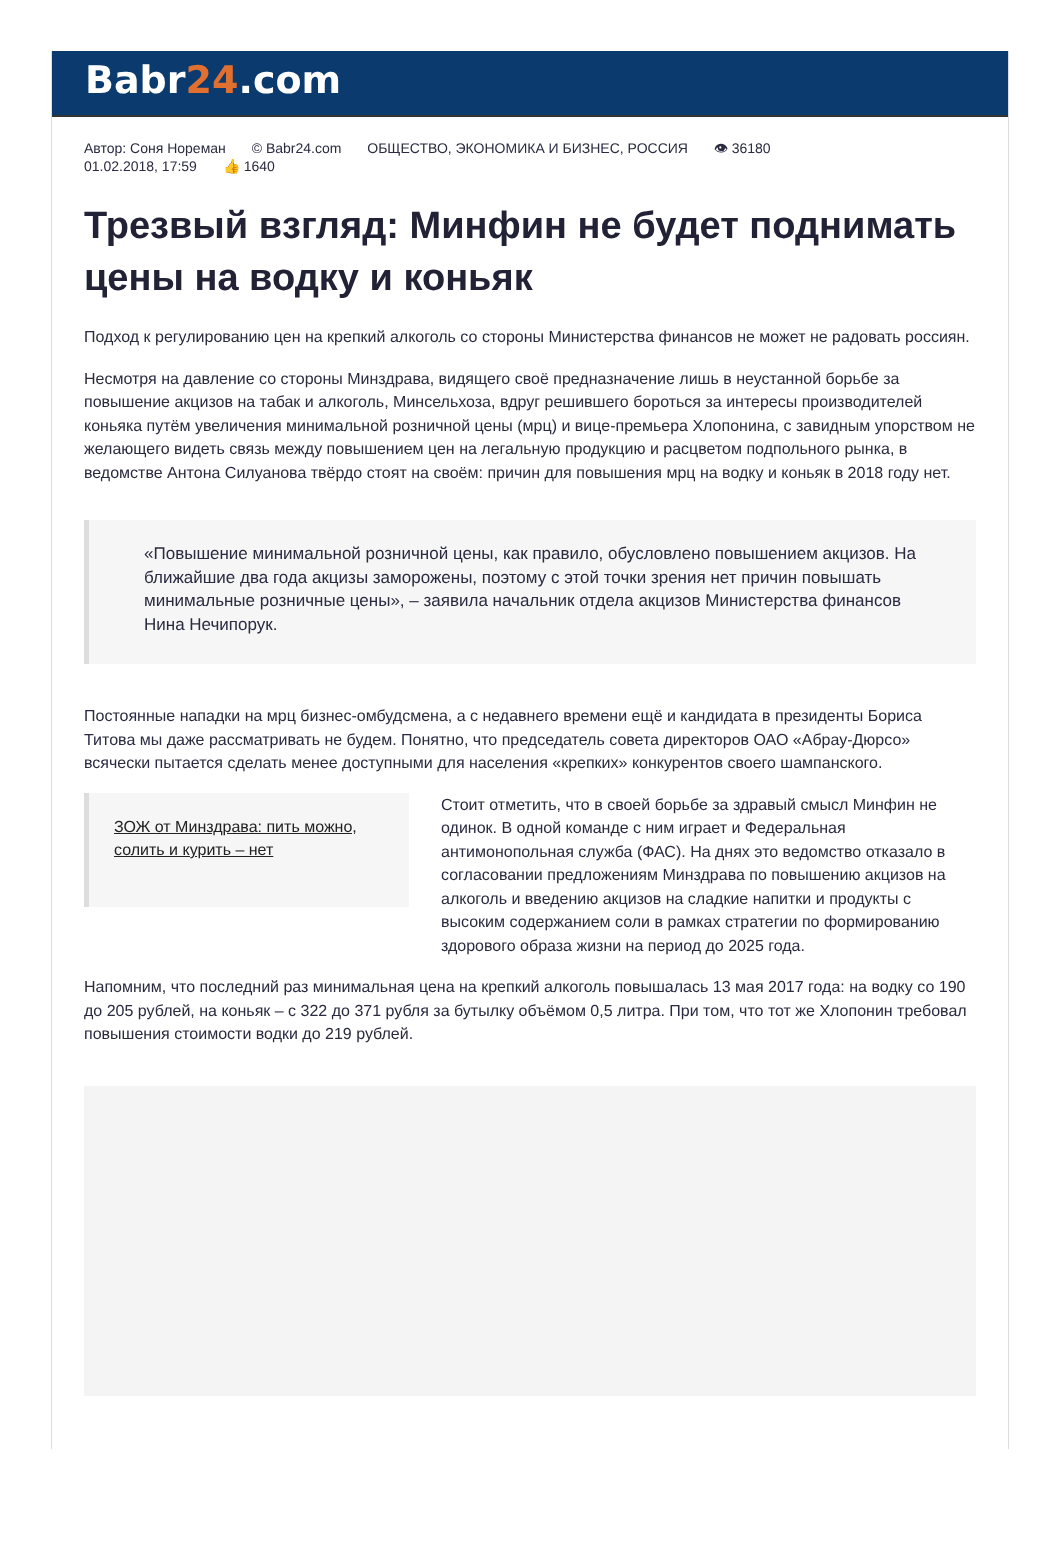Babr24.com
Автор: Соня Нореман © Babr24.com ОБЩЕСТВО, ЭКОНОМИКА И БИЗНЕС, РОССИЯ 👁 36180
01.02.2018, 17:59 👍 1640
Трезвый взгляд: Минфин не будет поднимать цены на водку и коньяк
Подход к регулированию цен на крепкий алкоголь со стороны Министерства финансов не может не радовать россиян.
Несмотря на давление со стороны Минздрава, видящего своё предназначение лишь в неустанной борьбе за повышение акцизов на табак и алкоголь, Минсельхоза, вдруг решившего бороться за интересы производителей коньяка путём увеличения минимальной розничной цены (мрц) и вице-премьера Хлопонина, с завидным упорством не желающего видеть связь между повышением цен на легальную продукцию и расцветом подпольного рынка, в ведомстве Антона Силуанова твёрдо стоят на своём: причин для повышения мрц на водку и коньяк в 2018 году нет.
«Повышение минимальной розничной цены, как правило, обусловлено повышением акцизов. На ближайшие два года акцизы заморожены, поэтому с этой точки зрения нет причин повышать минимальные розничные цены», – заявила начальник отдела акцизов Министерства финансов Нина Нечипорук.
Постоянные нападки на мрц бизнес-омбудсмена, а с недавнего времени ещё и кандидата в президенты Бориса Титова мы даже рассматривать не будем. Понятно, что председатель совета директоров ОАО «Абрау-Дюрсо» всячески пытается сделать менее доступными для населения «крепких» конкурентов своего шампанского.
ЗОЖ от Минздрава: пить можно, солить и курить – нет
Стоит отметить, что в своей борьбе за здравый смысл Минфин не одинок. В одной команде с ним играет и Федеральная антимонопольная служба (ФАС). На днях это ведомство отказало в согласовании предложениям Минздрава по повышению акцизов на алкоголь и введению акцизов на сладкие напитки и продукты с высоким содержанием соли в рамках стратегии по формированию здорового образа жизни на период до 2025 года.
Напомним, что последний раз минимальная цена на крепкий алкоголь повышалась 13 мая 2017 года: на водку со 190 до 205 рублей, на коньяк – с 322 до 371 рубля за бутылку объёмом 0,5 литра. При том, что тот же Хлопонин требовал повышения стоимости водки до 219 рублей.